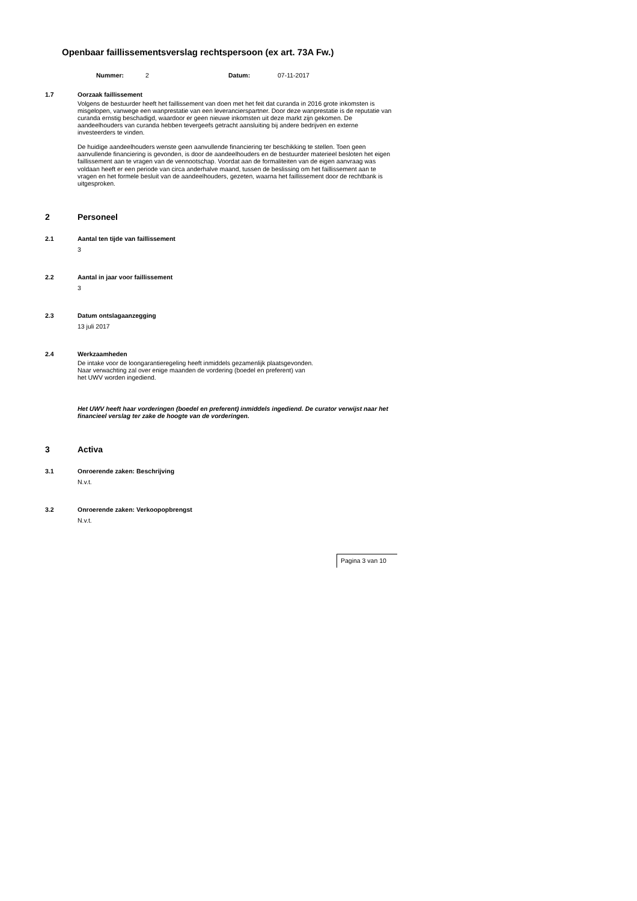Openbaar faillissementsverslag rechtspersoon (ex art. 73A Fw.)
Nummer: 2 Datum: 07-11-2017
1.7 Oorzaak faillissement
Volgens de bestuurder heeft het faillissement van doen met het feit dat curanda in 2016 grote inkomsten is misgelopen, vanwege een wanprestatie van een leverancierspartner. Door deze wanprestatie is de reputatie van curanda ernstig beschadigd, waardoor er geen nieuwe inkomsten uit deze markt zijn gekomen. De aandeelhouders van curanda hebben tevergeefs getracht aansluiting bij andere bedrijven en externe investeerders te vinden.
De huidige aandeelhouders wenste geen aanvullende financiering ter beschikking te stellen. Toen geen aanvullende financiering is gevonden, is door de aandeelhouders en de bestuurder materieel besloten het eigen faillissement aan te vragen van de vennootschap. Voordat aan de formaliteiten van de eigen aanvraag was voldaan heeft er een periode van circa anderhalve maand, tussen de beslissing om het faillissement aan te vragen en het formele besluit van de aandeelhouders, gezeten, waarna het faillissement door de rechtbank is uitgesproken.
2 Personeel
2.1 Aantal ten tijde van faillissement
3
2.2 Aantal in jaar voor faillissement
3
2.3 Datum ontslagaanzegging
13 juli 2017
2.4 Werkzaamheden
De intake voor de loongarantieregeling heeft inmiddels gezamenlijk plaatsgevonden.
Naar verwachting zal over enige maanden de vordering (boedel en preferent) van
het UWV worden ingediend.
Het UWV heeft haar vorderingen (boedel en preferent) inmiddels ingediend. De curator verwijst naar het financieel verslag ter zake de hoogte van de vorderingen.
3 Activa
3.1 Onroerende zaken: Beschrijving
N.v.t.
3.2 Onroerende zaken: Verkoopopbrengst
N.v.t.
Pagina 3 van 10